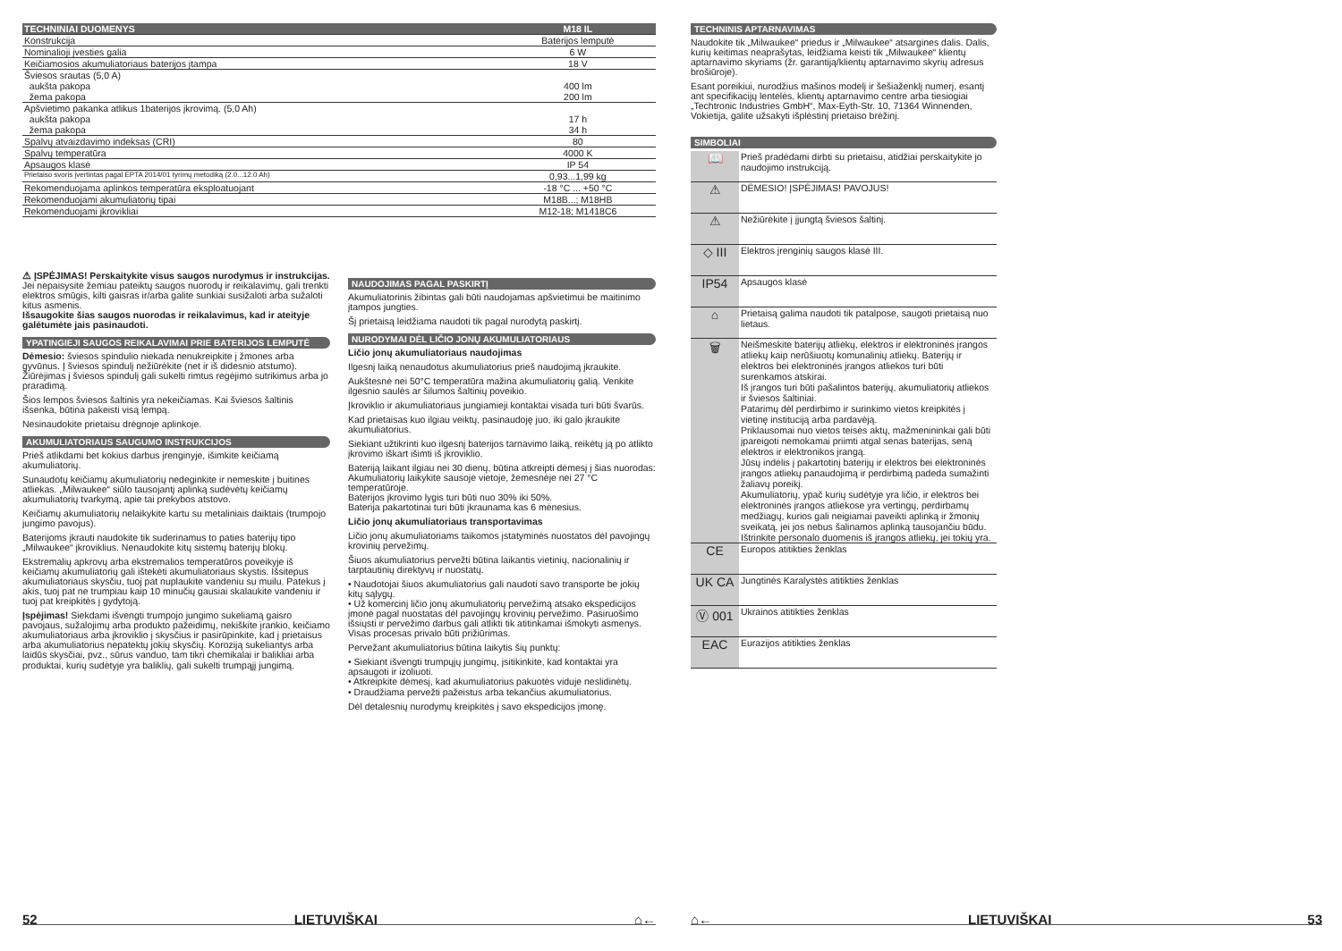| TECHNINIAI DUOMENYS | M18 IL |
| --- | --- |
| Konstrukcija | Baterijos lemputė |
| Nominalioji įvesties galia | 6 W |
| Keičiamosios akumuliatoriaus baterijos įtampa | 18 V |
| Šviesos srautas (5,0 A) aukšta pakopa žema pakopa | 400 lm 200 lm |
| Apšvietimo pakanka atlikus 1baterijos įkrovimą. (5,0 Ah) aukšta pakopa žema pakopa | 17 h 34 h |
| Spalvų atvaizdavimo indeksas (CRI) | 80 |
| Spalvų temperatūra | 4000 K |
| Apsaugos klasė | IP 54 |
| Prietaiso svoris įvertintas pagal EPTA 2014/01 tyrimų metodiką (2.0...12.0 Ah) | 0,93...1,99 kg |
| Rekomenduojama aplinkos temperatūra eksploatuojant | -18 °C ... +50 °C |
| Rekomenduojami akumuliatorių tipai | M18B...; M18HB |
| Rekomenduojami įkrovikliai | M12-18; M1418C6 |
⚠ ĮSPĖJIMAS! Perskaitykite visus saugos nurodymus ir instrukcijas. Jei nepaisysite žemiau pateiktų saugos nuorodų ir reikalavimų, gali trenkti elektros smūgis, kilti gaisras ir/arba galite sunkiai susižaloti arba sužaloti kitus asmenis.
Išsaugokite šias saugos nuorodas ir reikalavimus, kad ir ateityje galėtumėte jais pasinaudoti.
YPATINGIEJI SAUGOS REIKALAVIMAI PRIE BATERIJOS LEMPUTĖ
Dėmesio: šviesos spindulio niekada nenukreipkite į žmones arba gyvūnus. Į šviesos spindulį nežiūrėkite (net ir iš didesnio atstumo). Žiūrėjimas į šviesos spindulį gali sukelti rimtus regėjimo sutrikimus arba jo praradimą.
Šios lempos šviesos šaltinis yra nekeičiamas. Kai šviesos šaltinis išsenka, būtina pakeisti visą lempą.
Nesinaudokite prietaisu drėgnoje aplinkoje.
AKUMULIATORIAUS SAUGUMO INSTRUKCIJOS
Prieš atlikdami bet kokius darbus įrenginyje, išimkite keičiamą akumuliatorių.
Sunaudotų keičiamų akumuliatorių nedeginkite ir nemeskite į buitines atliekas. „Milwaukee“ siūlo tausojantį aplinką sudėvėtų keičiamų akumuliatorių tvarkymą, apie tai prekybos atstovo.
Keičiamų akumuliatorių nelaikykite kartu su metaliniais daiktais (trumpojo jungimo pavojus).
Baterijoms įkrauti naudokite tik suderinamus to paties baterijų tipo „Milwaukee“ įkroviklius. Nenaudokite kitų sistemų baterijų blokų.
Ekstremalių apkrovų arba ekstremalios temperatūros poveikyje iš keičiamų akumuliatorių gali ištekėti akumuliatoriaus skystis. Išsitepus akumuliatoriaus skysčiu, tuoj pat nuplaukite vandeniu su muilu. Patekus į akis, tuoj pat ne trumpiau kaip 10 minučių gausiai skalaukite vandeniu ir tuoj pat kreipkitės į gydytoją.
Įspėjimas! Siekdami išvengti trumpojo jungimo sukeliamą gaisro pavojaus, sužalojimų arba produkto pažeidimų, nekiškite įrankio, keičiamo akumuliatoriaus arba įkroviklio į skysčius ir pasirūpinkite, kad į prietaisus arba akumuliatorius nepatektų jokių skysčių. Koroziją sukeliantys arba laidūs skysčiai, pvz., sūrus vanduo, tam tikri chemikalai ir balikliai arba produktai, kurių sudėtyje yra baliklių, gali sukelti trumpąjį jungimą.
NAUDOJIMAS PAGAL PASKIRTĮ
Akumuliatorinis žibintas gali būti naudojamas apšvietimui be maitinimo įtampos jungties.
Šį prietaisą leidžiama naudoti tik pagal nurodytą paskirtį.
NURODYMAI DĖL LIČIO JONŲ AKUMULIATORIAUS
Ličio jonų akumuliatoriaus naudojimas
Ilgesnį laiką nenaudotus akumuliatorius prieš naudojimą įkraukite.
Aukštesnė nei 50°C temperatūra mažina akumuliatorių galią. Venkite ilgesnio saulės ar šilumos šaltinių poveikio.
Įkroviklio ir akumuliatoriaus jungiamieji kontaktai visada turi būti švarūs.
Kad prietaisas kuo ilgiau veiktų, pasinaudoję juo, iki galo įkraukite akumuliatorius.
Siekiant užtikrinti kuo ilgesnį baterijos tarnavimo laiką, reikėtų ją po atlikto įkrovimo iškart išimti iš įkroviklio.
Bateriją laikant ilgiau nei 30 dienų, būtina atkreipti dėmesį į šias nuorodas:
Akumuliatorių laikykite sausoje vietoje, žemesnėje nei 27 °C temperatūroje.
Baterijos įkrovimo lygis turi būti nuo 30% iki 50%.
Baterija pakartotinai turi būti įkraunama kas 6 mėnesius.
Ličio jonų akumuliatoriaus transportavimas
Ličio jonų akumuliatoriams taikomos įstatyminės nuostatos dėl pavojingų krovinių pervežimų.
Šiuos akumuliatorius pervežti būtina laikantis vietinių, nacionalinių ir tarptautinių direktyvų ir nuostatų.
• Naudotojai šiuos akumuliatorius gali naudoti savo transporte be jokių kitų sąlygų.
• Už komercinį ličio jonų akumuliatorių pervežimą atsako ekspedicijos įmonė pagal nuostatas dėl pavojingų krovinių pervežimo. Pasiruošimo išsiųsti ir pervežimo darbus gali atlikti tik atitinkamai išmokyti asmenys. Visas procesas privalo būti prižiūrimas.
Pervežant akumuliatorius būtina laikytis šių punktų:
• Siekiant išvengti trumpųjų jungimų, įsitikinkite, kad kontaktai yra apsaugoti ir izoliuoti.
• Atkreipkite dėmesį, kad akumuliatorius pakuotės viduje neslidinėtų.
• Draudžiama pervežti pažeistus arba tekančius akumuliatorius.
Dėl detalesnių nurodymų kreipkitės į savo ekspedicijos įmonę.
TECHNINIS APTARNAVIMAS
Naudokite tik „Milwaukee“ priedus ir „Milwaukee“ atsargines dalis. Dalis, kurių keitimas neaprašytas, leidžiama keisti tik „Milwaukee“ klientų aptarnavimo skyriams (žr. garantiją/klientų aptarnavimo skyrių adresus brošiūroje).
Esant poreikiui, nurodžius mašinos modelį ir šešiaženklį numerį, esantį ant specifikacijų lentelės, klientų aptarnavimo centre arba tiesiogiai „Techtronic Industries GmbH“, Max-Eyth-Str. 10, 71364 Winnenden, Vokietija, galite užsakyti išplėstinį prietaiso brėžinį.
SIMBOLIAI
| 📖 | Prieš pradėdami dirbti su prietaisu, atidžiai perskaitykite jo naudojimo instrukciją. |
| ⚠ | DĖMESIO! ĮSPĖJIMAS! PAVOJUS! |
| ⚠ | Nežiūrėkite į įjungtą šviesos šaltinį. |
| ◇ III | Elektros įrenginių saugos klasė III. |
| IP54 | Apsaugos klasė |
| ⌂ | Prietaisą galima naudoti tik patalpose, saugoti prietaisą nuo lietaus. |
| 🗑 | Neišmeskite baterijų atliekų, elektros ir elektroninės įrangos atliekų kaip nerūšiuotų komunalinių atliekų. Baterijų ir elektros bei elektroninės įrangos atliekos turi būti surenkamos atskirai. Iš įrangos turi būti pašalintos baterijų, akumuliatorių atliekos ir šviesos šaltiniai. Patarimų dėl perdirbimo ir surinkimo vietos kreipkitės į vietinę instituciją arba pardavėją. Priklausomai nuo vietos teisės aktų, mažmenininkai gali būti įpareigoti nemokamai priimti atgal senas baterijas, seną elektros ir elektronikos įrangą. Jūsų indėlis į pakartotinį baterijų ir elektros bei elektroninės įrangos atliekų panaudojimą ir perdirbimą padeda sumažinti žaliavų poreikį. Akumuliatorių, ypač kurių sudėtyje yra ličio, ir elektros bei elektroninės įrangos atliekose yra vertingų, perdirbamų medžiagų, kurios gali neigiamai paveikti aplinką ir žmonių sveikatą, jei jos nebus šalinamos aplinką tausojančiu būdu. Ištrinkite personalo duomenis iš įrangos atliekų, jei tokių yra. |
| CE | Europos atitikties ženklas |
| UK CA | Jungtinės Karalystės atitikties ženklas |
| Ⓥ 001 | Ukrainos atitikties ženklas |
| EAC | Eurazijos atitikties ženklas |
52 LIETUVIŠKAI ⌂← ⌂← LIETUVIŠKAI 53